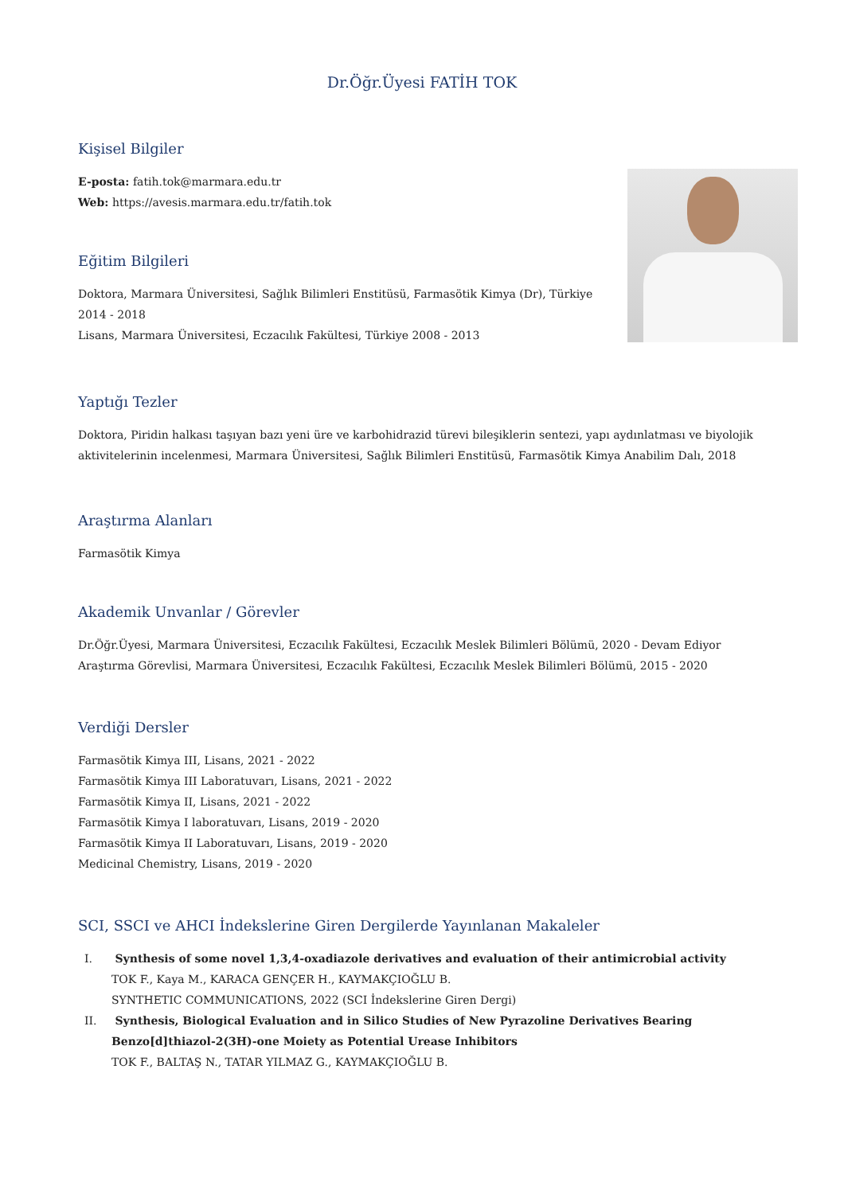Dr.Öğr.Üyesi FATİH TOK
Kişisel Bilgiler
E-posta: fatih.tok@marmara.edu.tr
Web: https://avesis.marmara.edu.tr/fatih.tok
Eğitim Bilgileri
Doktora, Marmara Üniversitesi, Sağlık Bilimleri Enstitüsü, Farmasötik Kimya (Dr), Türkiye
2014 - 2018
Lisans, Marmara Üniversitesi, Eczacılık Fakültesi, Türkiye 2008 - 2013
Yaptığı Tezler
Doktora, Piridin halkası taşıyan bazı yeni üre ve karbohidrazid türevi bileşiklerin sentezi, yapı aydınlatması ve biyolojik aktivitelerinin incelenmesi, Marmara Üniversitesi, Sağlık Bilimleri Enstitüsü, Farmasötik Kimya Anabilim Dalı, 2018
Araştırma Alanları
Farmasötik Kimya
Akademik Unvanlar / Görevler
Dr.Öğr.Üyesi, Marmara Üniversitesi, Eczacılık Fakültesi, Eczacılık Meslek Bilimleri Bölümü, 2020 - Devam Ediyor
Araştırma Görevlisi, Marmara Üniversitesi, Eczacılık Fakültesi, Eczacılık Meslek Bilimleri Bölümü, 2015 - 2020
Verdiği Dersler
Farmasötik Kimya III, Lisans, 2021 - 2022
Farmasötik Kimya III Laboratuvarı, Lisans, 2021 - 2022
Farmasötik Kimya II, Lisans, 2021 - 2022
Farmasötik Kimya I laboratuvarı, Lisans, 2019 - 2020
Farmasötik Kimya II Laboratuvarı, Lisans, 2019 - 2020
Medicinal Chemistry, Lisans, 2019 - 2020
SCI, SSCI ve AHCI İndekslerine Giren Dergilerde Yayınlanan Makaleler
I. Synthesis of some novel 1,3,4-oxadiazole derivatives and evaluation of their antimicrobial activity
TOK F., Kaya M., KARACA GENÇER H., KAYMAKÇIOĞLU B.
SYNTHETIC COMMUNICATIONS, 2022 (SCI İndekslerine Giren Dergi)
II. Synthesis, Biological Evaluation and in Silico Studies of New Pyrazoline Derivatives Bearing Benzo[d]thiazol-2(3H)-one Moiety as Potential Urease Inhibitors
TOK F., BALTAŞ N., TATAR YILMAZ G., KAYMAKÇIOĞLU B.